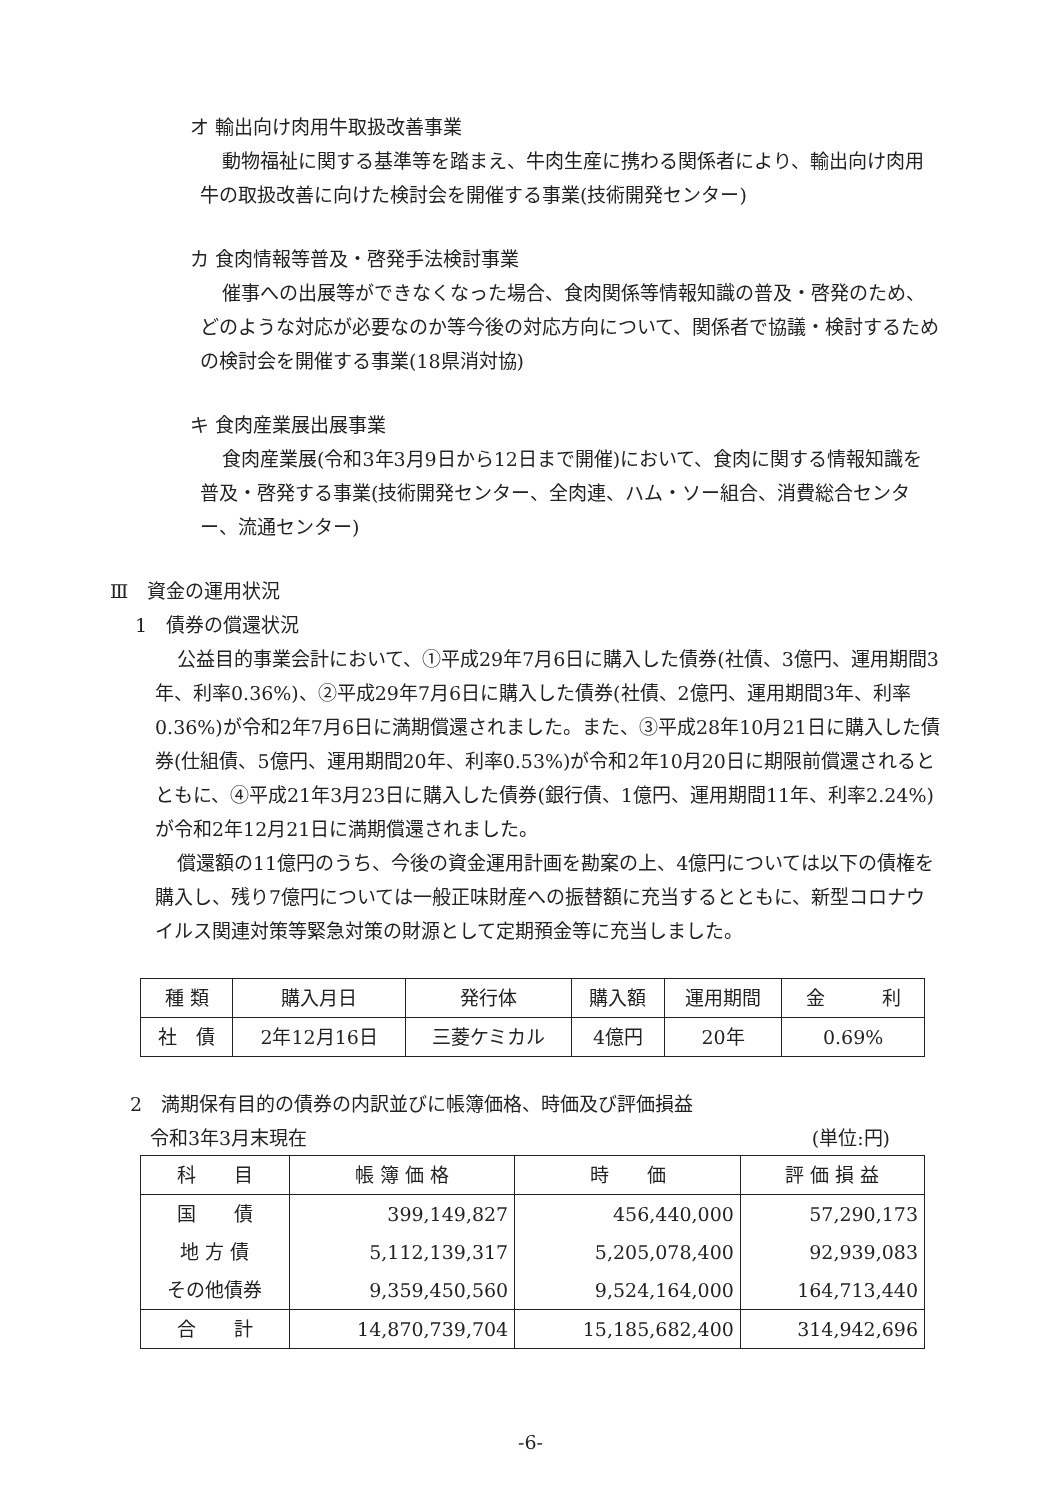オ 輸出向け肉用牛取扱改善事業
動物福祉に関する基準等を踏まえ、牛肉生産に携わる関係者により、輸出向け肉用牛の取扱改善に向けた検討会を開催する事業(技術開発センター)
カ 食肉情報等普及・啓発手法検討事業
催事への出展等ができなくなった場合、食肉関係等情報知識の普及・啓発のため、どのような対応が必要なのか等今後の対応方向について、関係者で協議・検討するための検討会を開催する事業(18県消対協)
キ 食肉産業展出展事業
食肉産業展(令和3年3月9日から12日まで開催)において、食肉に関する情報知識を普及・啓発する事業(技術開発センター、全肉連、ハム・ソー組合、消費総合センター、流通センター)
Ⅲ　資金の運用状況
1　債券の償還状況
公益目的事業会計において、①平成29年7月6日に購入した債券(社債、3億円、運用期間3年、利率0.36%)、②平成29年7月6日に購入した債券(社債、2億円、運用期間3年、利率0.36%)が令和2年7月6日に満期償還されました。また、③平成28年10月21日に購入した債券(仕組債、5億円、運用期間20年、利率0.53%)が令和2年10月20日に期限前償還されるとともに、④平成21年3月23日に購入した債券(銀行債、1億円、運用期間11年、利率2.24%)が令和2年12月21日に満期償還されました。
償還額の11億円のうち、今後の資金運用計画を勘案の上、4億円については以下の債権を購入し、残り7億円については一般正味財産への振替額に充当するとともに、新型コロナウイルス関連対策等緊急対策の財源として定期預金等に充当しました。
| 種 類 | 購入月日 | 発行体 | 購入額 | 運用期間 | 金 利 |
| --- | --- | --- | --- | --- | --- |
| 社 債 | 2年12月16日 | 三菱ケミカル | 4億円 | 20年 | 0.69% |
2　満期保有目的の債券の内訳並びに帳簿価格、時価及び評価損益
令和3年3月末現在 (単位:円)
| 科 目 | 帳 簿 価 格 | 時 価 | 評 価 損 益 |
| --- | --- | --- | --- |
| 国 債 | 399,149,827 | 456,440,000 | 57,290,173 |
| 地 方 債 | 5,112,139,317 | 5,205,078,400 | 92,939,083 |
| その他債券 | 9,359,450,560 | 9,524,164,000 | 164,713,440 |
| 合 計 | 14,870,739,704 | 15,185,682,400 | 314,942,696 |
-6-